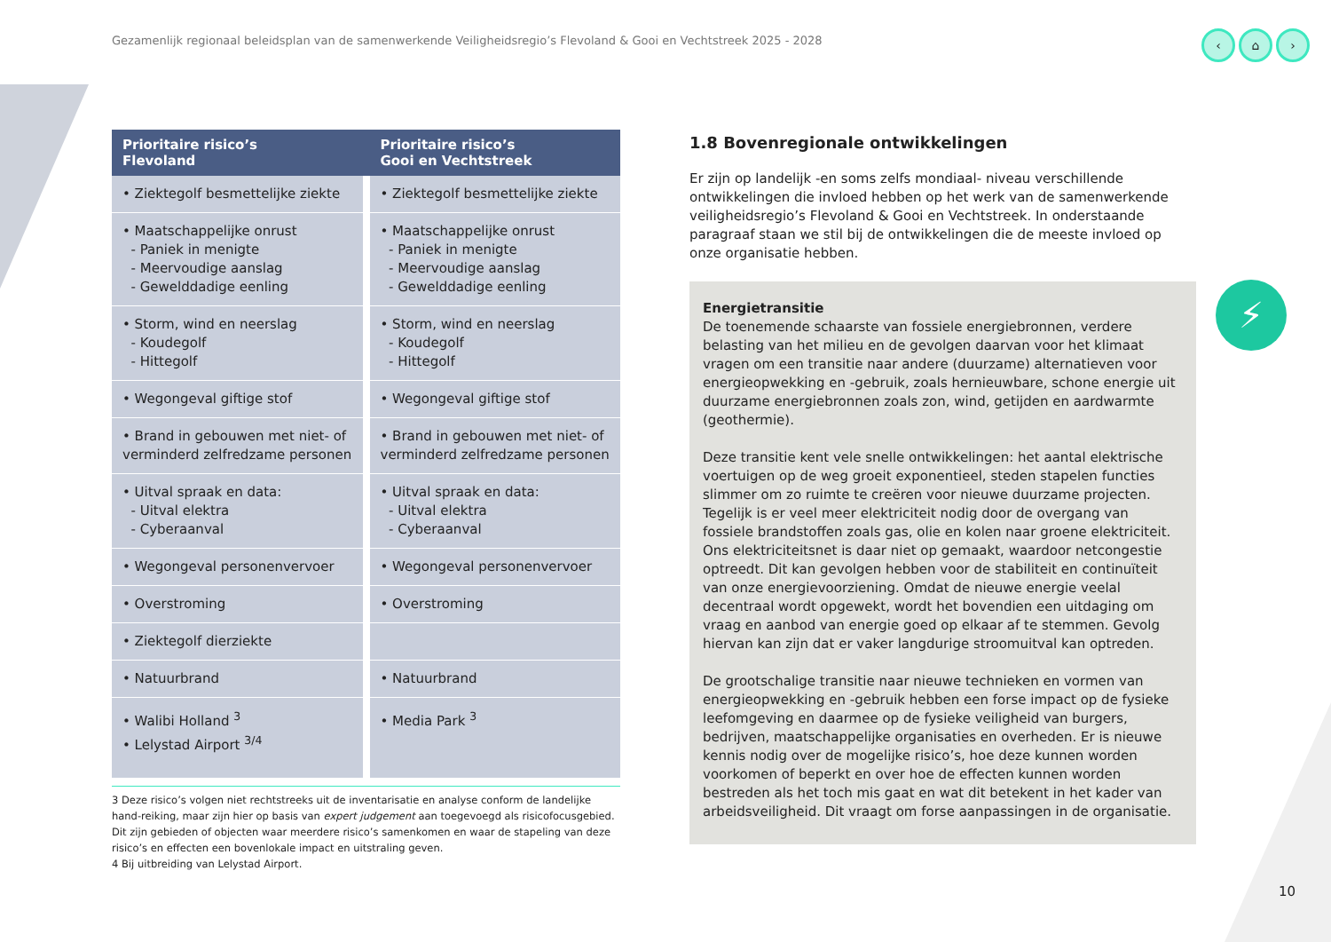Gezamenlijk regionaal beleidsplan van de samenwerkende Veiligheidsregio’s Flevoland & Gooi en Vechtstreek 2025 - 2028
‹ ⌂ ›
| Prioritaire risico’s Flevoland | | Prioritaire risico’s Gooi en Vechtstreek |
| --- | --- | --- |
| • Ziektegolf besmettelijke ziekte | | • Ziektegolf besmettelijke ziekte |
| • Maatschappelijke onrust - Paniek in menigte - Meervoudige aanslag - Gewelddadige eenling | | • Maatschappelijke onrust - Paniek in menigte - Meervoudige aanslag - Gewelddadige eenling |
| • Storm, wind en neerslag - Koudegolf - Hittegolf | | • Storm, wind en neerslag - Koudegolf - Hittegolf |
| • Wegongeval giftige stof | | • Wegongeval giftige stof |
| • Brand in gebouwen met niet- of verminderd zelfredzame personen | | • Brand in gebouwen met niet- of verminderd zelfredzame personen |
| • Uitval spraak en data: - Uitval elektra - Cyberaanval | | • Uitval spraak en data: - Uitval elektra - Cyberaanval |
| • Wegongeval personenvervoer | | • Wegongeval personenvervoer |
| • Overstroming | | • Overstroming |
| • Ziektegolf dierziekte | | |
| • Natuurbrand | | • Natuurbrand |
| • Walibi Holland <sup>3</sup> • Lelystad Airport <sup>3/4</sup> | | • Media Park <sup>3</sup> |
3 Deze risico’s volgen niet rechtstreeks uit de inventarisatie en analyse conform de landelijke hand-reiking, maar zijn hier op basis van expert judgement aan toegevoegd als risicofocusgebied. Dit zijn gebieden of objecten waar meerdere risico’s samenkomen en waar de stapeling van deze risico’s en effecten een bovenlokale impact en uitstraling geven.
4 Bij uitbreiding van Lelystad Airport.
1.8 Bovenregionale ontwikkelingen
Er zijn op landelijk -en soms zelfs mondiaal- niveau verschillende ontwikkelingen die invloed hebben op het werk van de samenwerkende veiligheidsregio’s Flevoland & Gooi en Vechtstreek. In onderstaande paragraaf staan we stil bij de ontwikkelingen die de meeste invloed op onze organisatie hebben.
Energietransitie
De toenemende schaarste van fossiele energiebronnen, verdere belasting van het milieu en de gevolgen daarvan voor het klimaat vragen om een transitie naar andere (duurzame) alternatieven voor energieopwekking en -gebruik, zoals hernieuwbare, schone energie uit duurzame energiebronnen zoals zon, wind, getijden en aardwarmte (geothermie).
Deze transitie kent vele snelle ontwikkelingen: het aantal elektrische voertuigen op de weg groeit exponentieel, steden stapelen functies slimmer om zo ruimte te creëren voor nieuwe duurzame projecten. Tegelijk is er veel meer elektriciteit nodig door de overgang van fossiele brandstoffen zoals gas, olie en kolen naar groene elektriciteit. Ons elektriciteitsnet is daar niet op gemaakt, waardoor netcongestie optreedt. Dit kan gevolgen hebben voor de stabiliteit en continuïteit van onze energievoorziening. Omdat de nieuwe energie veelal decentraal wordt opgewekt, wordt het bovendien een uitdaging om vraag en aanbod van energie goed op elkaar af te stemmen. Gevolg hiervan kan zijn dat er vaker langdurige stroomuitval kan optreden.
De grootschalige transitie naar nieuwe technieken en vormen van energieopwekking en -gebruik hebben een forse impact op de fysieke leefomgeving en daarmee op de fysieke veiligheid van burgers, bedrijven, maatschappelijke organisaties en overheden. Er is nieuwe kennis nodig over de mogelijke risico’s, hoe deze kunnen worden voorkomen of beperkt en over hoe de effecten kunnen worden bestreden als het toch mis gaat en wat dit betekent in het kader van arbeidsveiligheid. Dit vraagt om forse aanpassingen in de organisatie.
⚡
10